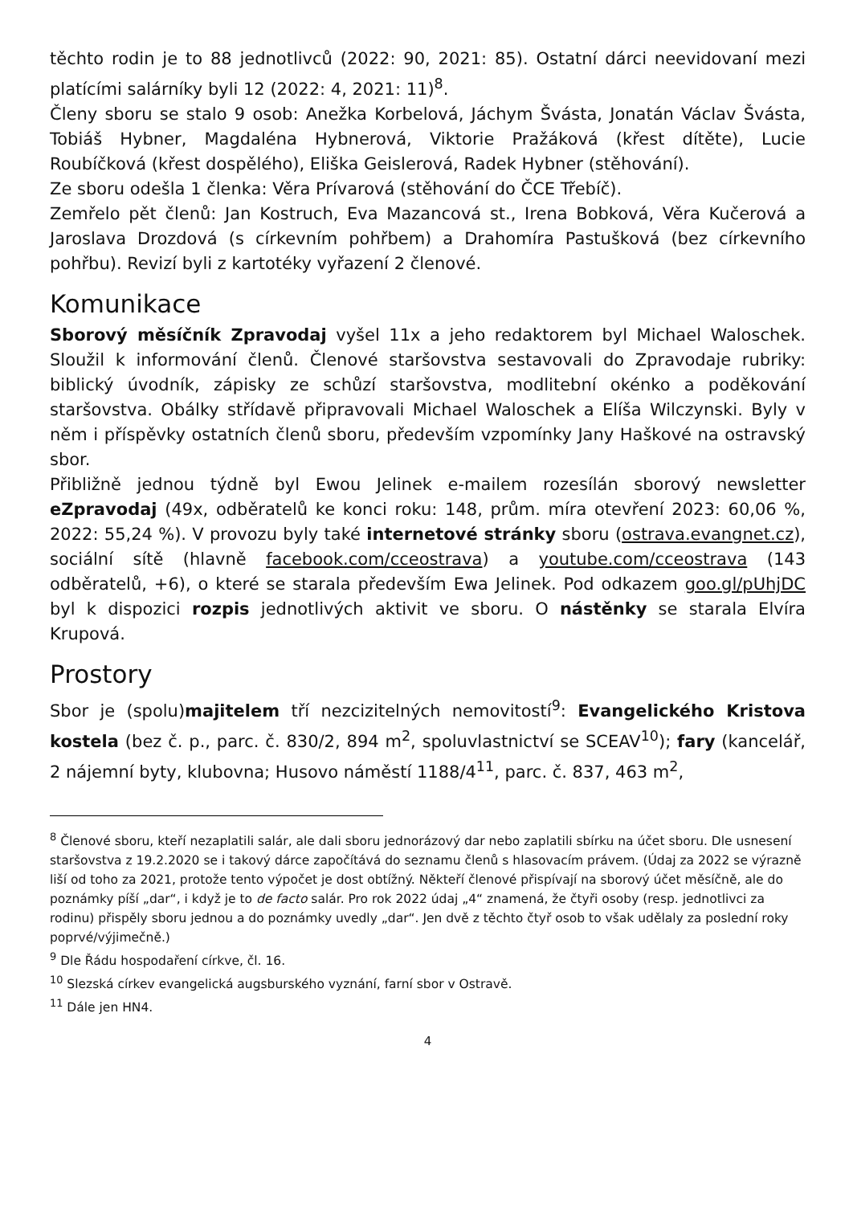těchto rodin je to 88 jednotlivců (2022: 90, 2021: 85). Ostatní dárci neevidovaní mezi platícími salárníky byli 12 (2022: 4, 2021: 11)<sup>8</sup>.
Členy sboru se stalo 9 osob: Anežka Korbelová, Jáchym Švásta, Jonatán Václav Švásta, Tobiáš Hybner, Magdaléna Hybnerová, Viktorie Pražáková (křest dítěte), Lucie Roubíčková (křest dospělého), Eliška Geislerová, Radek Hybner (stěhování).
Ze sboru odešla 1 členka: Věra Prívarová (stěhování do ČCE Třebíč).
Zemřelo pět členů: Jan Kostruch, Eva Mazancová st., Irena Bobková, Věra Kučerová a Jaroslava Drozdová (s církevním pohřbem) a Drahomíra Pastušková (bez církevního pohřbu). Revizí byli z kartotéky vyřazení 2 členové.
Komunikace
Sborový měsíčník Zpravodaj vyšel 11x a jeho redaktorem byl Michael Waloschek. Sloužil k informování členů. Členové staršovstva sestavovali do Zpravodaje rubriky: biblický úvodník, zápisky ze schůzí staršovstva, modlitební okénko a poděkování staršovstva. Obálky střídavě připravovali Michael Waloschek a Elíša Wilczynski. Byly v něm i příspěvky ostatních členů sboru, především vzpomínky Jany Haškové na ostravský sbor.
Přibližně jednou týdně byl Ewou Jelinek e-mailem rozesílán sborový newsletter eZpravodaj (49x, odběratelů ke konci roku: 148, prům. míra otevření 2023: 60,06 %, 2022: 55,24 %). V provozu byly také internetové stránky sboru (ostrava.evangnet.cz), sociální sítě (hlavně facebook.com/cceostrava) a youtube.com/cceostrava (143 odběratelů, +6), o které se starala především Ewa Jelinek. Pod odkazem goo.gl/pUhjDC byl k dispozici rozpis jednotlivých aktivit ve sboru. O nástěnky se starala Elvíra Krupová.
Prostory
Sbor je (spolu)majitelem tří nezcizitelných nemovitostí<sup>9</sup>: Evangelického Kristova kostela (bez č. p., parc. č. 830/2, 894 m<sup>2</sup>, spoluvlastnictví se SCEAV<sup>10</sup>); fary (kancelář, 2 nájemní byty, klubovna; Husovo náměstí 1188/4<sup>11</sup>, parc. č. 837, 463 m<sup>2</sup>,
<sup>8</sup> Členové sboru, kteří nezaplatili salár, ale dali sboru jednorázový dar nebo zaplatili sbírku na účet sboru. Dle usnesení staršovstva z 19.2.2020 se i takový dárce započítává do seznamu členů s hlasovacím právem. (Údaj za 2022 se výrazně liší od toho za 2021, protože tento výpočet je dost obtížný. Někteří členové přispívají na sborový účet měsíčně, ale do poznámky píší „dar“, i když je to de facto salár. Pro rok 2022 údaj „4“ znamená, že čtyři osoby (resp. jednotlivci za rodinu) přispěly sboru jednou a do poznámky uvedly „dar“. Jen dvě z těchto čtyř osob to však udělaly za poslední roky poprvé/výjimečně.)
<sup>9</sup> Dle Řádu hospodaření církve, čl. 16.
<sup>10</sup> Slezská církev evangelická augsburského vyznání, farní sbor v Ostravě.
<sup>11</sup> Dále jen HN4.
4